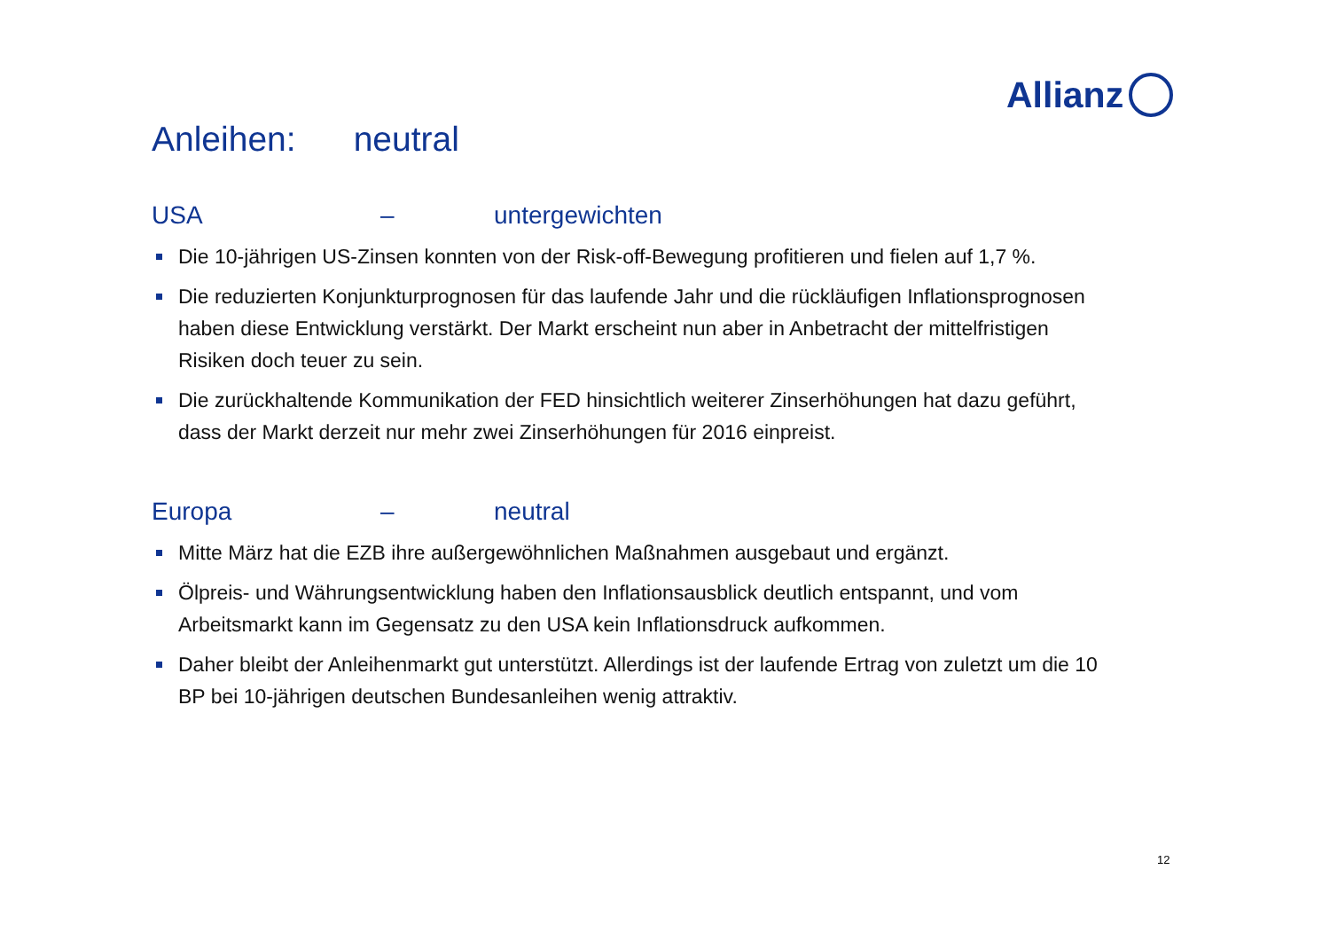Allianz
Anleihen: neutral
USA – untergewichten
Die 10-jährigen US-Zinsen konnten von der Risk-off-Bewegung profitieren und fielen auf 1,7 %.
Die reduzierten Konjunkturprognosen für das laufende Jahr und die rückläufigen Inflationsprognosen haben diese Entwicklung verstärkt. Der Markt erscheint nun aber in Anbetracht der mittelfristigen Risiken doch teuer zu sein.
Die zurückhaltende Kommunikation der FED hinsichtlich weiterer Zinserhöhungen hat dazu geführt, dass der Markt derzeit nur mehr zwei Zinserhöhungen für 2016 einpreist.
Europa – neutral
Mitte März hat die EZB ihre außergewöhnlichen Maßnahmen ausgebaut und ergänzt.
Ölpreis- und Währungsentwicklung haben den Inflationsausblick deutlich entspannt, und vom Arbeitsmarkt kann im Gegensatz zu den USA kein Inflationsdruck aufkommen.
Daher bleibt der Anleihenmarkt gut unterstützt. Allerdings ist der laufende Ertrag von zuletzt um die 10 BP bei 10-jährigen deutschen Bundesanleihen wenig attraktiv.
12